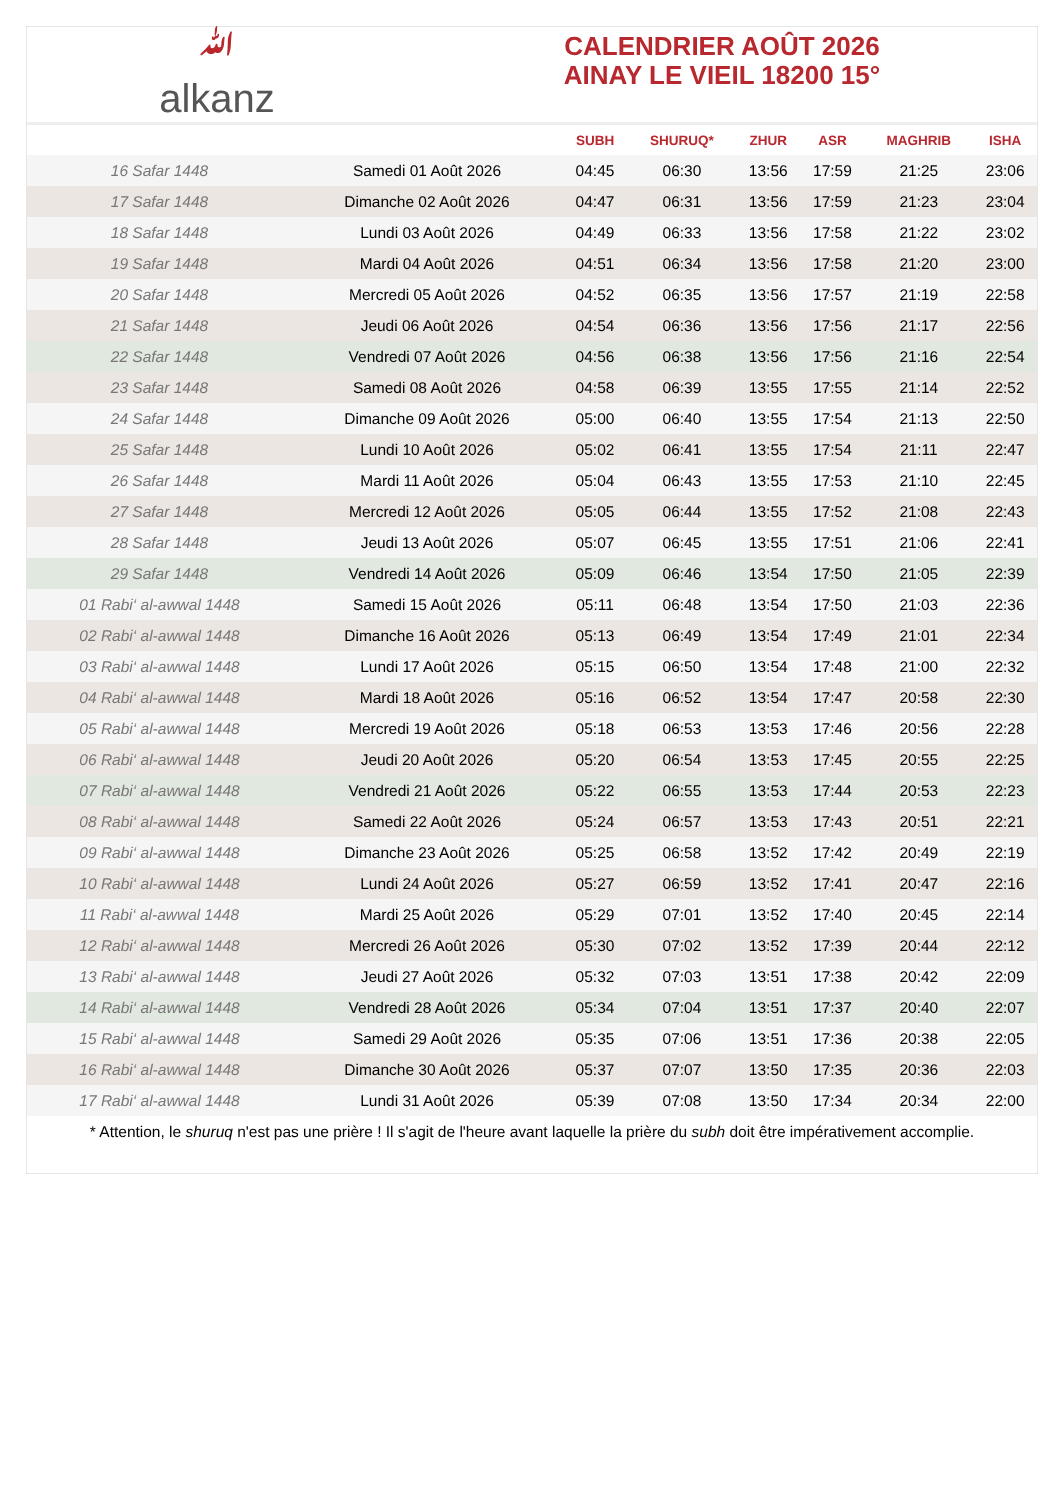ﷲ
alkanz
CALENDRIER AOÛT 2026
AINAY LE VIEIL 18200 15°
| | | SUBH | SHURUQ* | ZHUR | ASR | MAGHRIB | ISHA |
| --- | --- | --- | --- | --- | --- | --- | --- |
| 16 Safar 1448 | Samedi 01 Août 2026 | 04:45 | 06:30 | 13:56 | 17:59 | 21:25 | 23:06 |
| 17 Safar 1448 | Dimanche 02 Août 2026 | 04:47 | 06:31 | 13:56 | 17:59 | 21:23 | 23:04 |
| 18 Safar 1448 | Lundi 03 Août 2026 | 04:49 | 06:33 | 13:56 | 17:58 | 21:22 | 23:02 |
| 19 Safar 1448 | Mardi 04 Août 2026 | 04:51 | 06:34 | 13:56 | 17:58 | 21:20 | 23:00 |
| 20 Safar 1448 | Mercredi 05 Août 2026 | 04:52 | 06:35 | 13:56 | 17:57 | 21:19 | 22:58 |
| 21 Safar 1448 | Jeudi 06 Août 2026 | 04:54 | 06:36 | 13:56 | 17:56 | 21:17 | 22:56 |
| 22 Safar 1448 | Vendredi 07 Août 2026 | 04:56 | 06:38 | 13:56 | 17:56 | 21:16 | 22:54 |
| 23 Safar 1448 | Samedi 08 Août 2026 | 04:58 | 06:39 | 13:55 | 17:55 | 21:14 | 22:52 |
| 24 Safar 1448 | Dimanche 09 Août 2026 | 05:00 | 06:40 | 13:55 | 17:54 | 21:13 | 22:50 |
| 25 Safar 1448 | Lundi 10 Août 2026 | 05:02 | 06:41 | 13:55 | 17:54 | 21:11 | 22:47 |
| 26 Safar 1448 | Mardi 11 Août 2026 | 05:04 | 06:43 | 13:55 | 17:53 | 21:10 | 22:45 |
| 27 Safar 1448 | Mercredi 12 Août 2026 | 05:05 | 06:44 | 13:55 | 17:52 | 21:08 | 22:43 |
| 28 Safar 1448 | Jeudi 13 Août 2026 | 05:07 | 06:45 | 13:55 | 17:51 | 21:06 | 22:41 |
| 29 Safar 1448 | Vendredi 14 Août 2026 | 05:09 | 06:46 | 13:54 | 17:50 | 21:05 | 22:39 |
| 01 Rabi‘ al-awwal 1448 | Samedi 15 Août 2026 | 05:11 | 06:48 | 13:54 | 17:50 | 21:03 | 22:36 |
| 02 Rabi‘ al-awwal 1448 | Dimanche 16 Août 2026 | 05:13 | 06:49 | 13:54 | 17:49 | 21:01 | 22:34 |
| 03 Rabi‘ al-awwal 1448 | Lundi 17 Août 2026 | 05:15 | 06:50 | 13:54 | 17:48 | 21:00 | 22:32 |
| 04 Rabi‘ al-awwal 1448 | Mardi 18 Août 2026 | 05:16 | 06:52 | 13:54 | 17:47 | 20:58 | 22:30 |
| 05 Rabi‘ al-awwal 1448 | Mercredi 19 Août 2026 | 05:18 | 06:53 | 13:53 | 17:46 | 20:56 | 22:28 |
| 06 Rabi‘ al-awwal 1448 | Jeudi 20 Août 2026 | 05:20 | 06:54 | 13:53 | 17:45 | 20:55 | 22:25 |
| 07 Rabi‘ al-awwal 1448 | Vendredi 21 Août 2026 | 05:22 | 06:55 | 13:53 | 17:44 | 20:53 | 22:23 |
| 08 Rabi‘ al-awwal 1448 | Samedi 22 Août 2026 | 05:24 | 06:57 | 13:53 | 17:43 | 20:51 | 22:21 |
| 09 Rabi‘ al-awwal 1448 | Dimanche 23 Août 2026 | 05:25 | 06:58 | 13:52 | 17:42 | 20:49 | 22:19 |
| 10 Rabi‘ al-awwal 1448 | Lundi 24 Août 2026 | 05:27 | 06:59 | 13:52 | 17:41 | 20:47 | 22:16 |
| 11 Rabi‘ al-awwal 1448 | Mardi 25 Août 2026 | 05:29 | 07:01 | 13:52 | 17:40 | 20:45 | 22:14 |
| 12 Rabi‘ al-awwal 1448 | Mercredi 26 Août 2026 | 05:30 | 07:02 | 13:52 | 17:39 | 20:44 | 22:12 |
| 13 Rabi‘ al-awwal 1448 | Jeudi 27 Août 2026 | 05:32 | 07:03 | 13:51 | 17:38 | 20:42 | 22:09 |
| 14 Rabi‘ al-awwal 1448 | Vendredi 28 Août 2026 | 05:34 | 07:04 | 13:51 | 17:37 | 20:40 | 22:07 |
| 15 Rabi‘ al-awwal 1448 | Samedi 29 Août 2026 | 05:35 | 07:06 | 13:51 | 17:36 | 20:38 | 22:05 |
| 16 Rabi‘ al-awwal 1448 | Dimanche 30 Août 2026 | 05:37 | 07:07 | 13:50 | 17:35 | 20:36 | 22:03 |
| 17 Rabi‘ al-awwal 1448 | Lundi 31 Août 2026 | 05:39 | 07:08 | 13:50 | 17:34 | 20:34 | 22:00 |
* Attention, le shuruq n'est pas une prière ! Il s'agit de l'heure avant laquelle la prière du subh doit être impérativement accomplie.